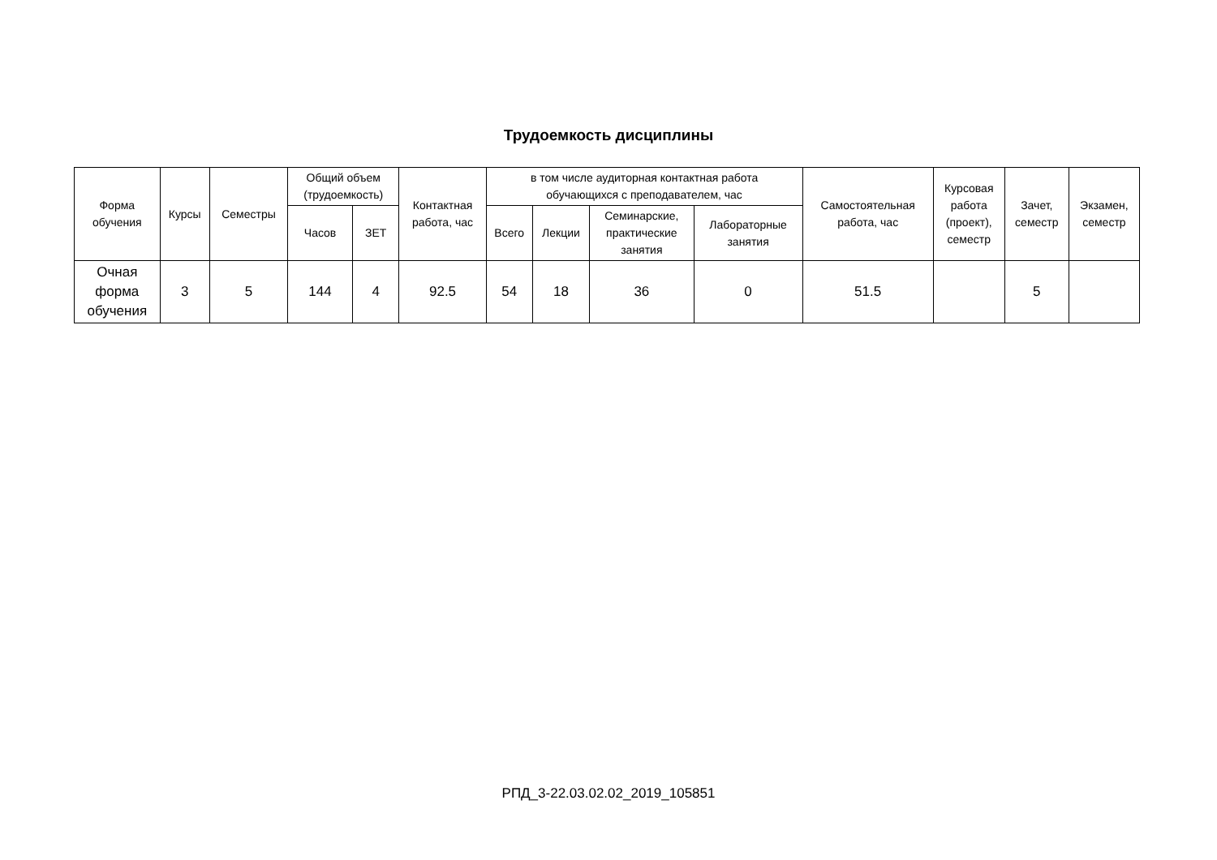Трудоемкость дисциплины
| Форма обучения | Курсы | Семестры | Общий объем (трудоемкость) | | Контактная работа, час | в том числе аудиторная контактная работа обучающихся с преподавателем, час | | | | Самостоятельная работа, час | Курсовая работа (проект), семестр | Зачет, семестр | Экзамен, семестр |
| --- | --- | --- | --- | --- | --- | --- | --- | --- | --- | --- | --- | --- | --- |
| | | | Часов | ЗЕТ | | Всего | Лекции | Семинарские, практические занятия | Лабораторные занятия | | | | |
| Очная форма обучения | 3 | 5 | 144 | 4 | 92.5 | 54 | 18 | 36 | 0 | 51.5 | | 5 | |
РПД_3-22.03.02.02_2019_105851